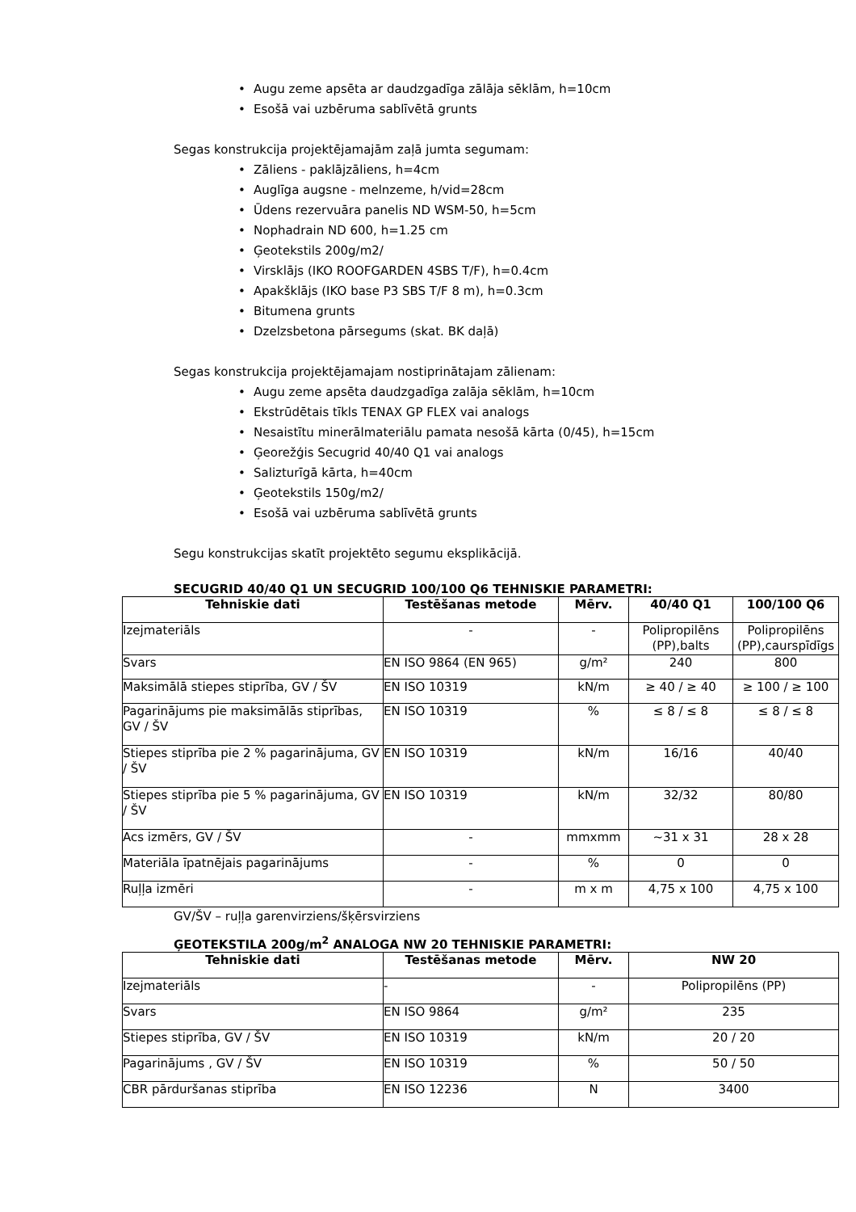• Augu zeme apsēta ar daudzgadīga zālāja sēklām, h=10cm
• Esošā vai uzbēruma sablīvētā grunts
Segas konstrukcija projektējamajām zaļā jumta segumam:
• Zāliens - paklājzāliens, h=4cm
• Auglīga augsne - melnzeme, h/vid=28cm
• Ūdens rezervuāra panelis ND WSM-50, h=5cm
• Nophadrain ND 600, h=1.25 cm
• Ģeotekstils 200g/m2/
• Virsklājs (IKO ROOFGARDEN 4SBS T/F), h=0.4cm
• Apakšklājs (IKO base P3 SBS T/F 8 m), h=0.3cm
• Bitumena grunts
• Dzelzsbetona pārsegums (skat. BK daļā)
Segas konstrukcija projektējamajam nostiprinātajam zālienam:
• Augu zeme apsēta daudzgadīga zalāja sēklām, h=10cm
• Ekstrūdētais tīkls TENAX GP FLEX vai analogs
• Nesaistītu minerālmateriālu pamata nesošā kārta (0/45), h=15cm
• Ģeorežģis Secugrid 40/40 Q1 vai analogs
• Salizturīgā kārta, h=40cm
• Ģeotekstils 150g/m2/
• Esošā vai uzbēruma sablīvētā grunts
Segu konstrukcijas skatīt projektēto segumu eksplikācijā.
SECUGRID 40/40 Q1 UN SECUGRID 100/100 Q6 TEHNISKIE PARAMETRI:
| Tehniskie dati | Testēšanas metode | Mērv. | 40/40 Q1 | 100/100 Q6 |
| --- | --- | --- | --- | --- |
| Izejmateriāls | - | - | Polipropilēns (PP),balts | Polipropilēns (PP),caurspīdīgs |
| Svars | EN ISO 9864 (EN 965) | g/m² | 240 | 800 |
| Maksimālā stiepes stiprība, GV / ŠV | EN ISO 10319 | kN/m | ≥ 40 / ≥ 40 | ≥ 100 / ≥ 100 |
| Pagarinājums pie maksimālās stiprības, GV / ŠV | EN ISO 10319 | % | ≤ 8 / ≤ 8 | ≤ 8 / ≤ 8 |
| Stiepes stiprība pie 2 % pagarinājuma, GV / ŠV | EN ISO 10319 | kN/m | 16/16 | 40/40 |
| Stiepes stiprība pie 5 % pagarinājuma, GV / ŠV | EN ISO 10319 | kN/m | 32/32 | 80/80 |
| Acs izmērs, GV / ŠV | - | mmxmm | ~31 x 31 | 28 x 28 |
| Materiāla īpatnējais pagarinājums | - | % | 0 | 0 |
| Ruļļa izmēri | - | m x m | 4,75 x 100 | 4,75 x 100 |
GV/ŠV – ruļļa garenvirziens/šķērsvirziens
ĢEOTEKSTILA 200g/m<sup>2</sup> ANALOGA NW 20 TEHNISKIE PARAMETRI:
| Tehniskie dati | Testēšanas metode | Mērv. | NW 20 |
| --- | --- | --- | --- |
| Izejmateriāls | - | - | Polipropilēns (PP) |
| Svars | EN ISO 9864 | g/m² | 235 |
| Stiepes stiprība, GV / ŠV | EN ISO 10319 | kN/m | 20 / 20 |
| Pagarinājums , GV / ŠV | EN ISO 10319 | % | 50 / 50 |
| CBR pārduršanas stiprība | EN ISO 12236 | N | 3400 |